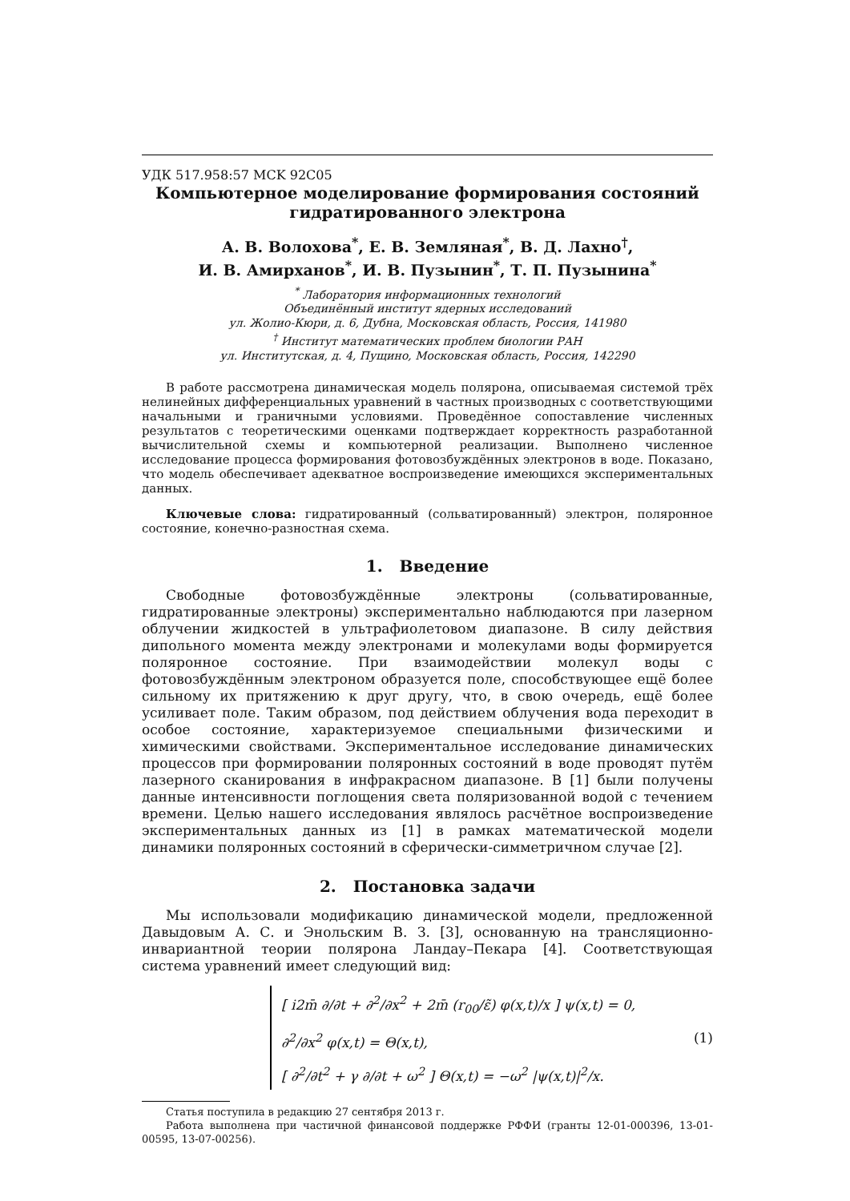УДК 517.958:57 MCK 92C05
Компьютерное моделирование формирования состояний гидратированного электрона
А. В. Волохова<sup>*</sup>, Е. В. Земляная<sup>*</sup>, В. Д. Лахно<sup>†</sup>,
И. В. Амирханов<sup>*</sup>, И. В. Пузынин<sup>*</sup>, Т. П. Пузынина<sup>*</sup>
<sup>*</sup> Лаборатория информационных технологий
Объединённый институт ядерных исследований
ул. Жолио-Кюри, д. 6, Дубна, Московская область, Россия, 141980
<sup>†</sup> Институт математических проблем биологии РАН
ул. Институтская, д. 4, Пущино, Московская область, Россия, 142290
В работе рассмотрена динамическая модель полярона, описываемая системой трёх нелинейных дифференциальных уравнений в частных производных с соответствующими начальными и граничными условиями. Проведённое сопоставление численных результатов с теоретическими оценками подтверждает корректность разработанной вычислительной схемы и компьютерной реализации. Выполнено численное исследование процесса формирования фотовозбуждённых электронов в воде. Показано, что модель обеспечивает адекватное воспроизведение имеющихся экспериментальных данных.
Ключевые слова: гидратированный (сольватированный) электрон, поляронное состояние, конечно-разностная схема.
1. Введение
Свободные фотовозбуждённые электроны (сольватированные, гидратированные электроны) экспериментально наблюдаются при лазерном облучении жидкостей в ультрафиолетовом диапазоне. В силу действия дипольного момента между электронами и молекулами воды формируется поляронное состояние. При взаимодействии молекул воды с фотовозбуждённым электроном образуется поле, способствующее ещё более сильному их притяжению к друг другу, что, в свою очередь, ещё более усиливает поле. Таким образом, под действием облучения вода переходит в особое состояние, характеризуемое специальными физическими и химическими свойствами. Экспериментальное исследование динамических процессов при формировании поляронных состояний в воде проводят путём лазерного сканирования в инфракрасном диапазоне. В [1] были получены данные интенсивности поглощения света поляризованной водой с течением времени. Целью нашего исследования являлось расчётное воспроизведение экспериментальных данных из [1] в рамках математической модели динамики поляронных состояний в сферически-симметричном случае [2].
2. Постановка задачи
Мы использовали модификацию динамической модели, предложенной Давыдовым А. С. и Энольским В. З. [3], основанную на трансляционно-инвариантной теории полярона Ландау–Пекара [4]. Соответствующая система уравнений имеет следующий вид:
[ i2m̄ ∂/∂t + ∂<sup>2</sup>/∂x<sup>2</sup> + 2m̄ (r<sub>00</sub>/ε̃) φ(x,t)/x ] ψ(x,t) = 0,
∂<sup>2</sup>/∂x<sup>2</sup> φ(x,t) = Θ(x,t),
[ ∂<sup>2</sup>/∂t<sup>2</sup> + γ ∂/∂t + ω<sup>2</sup> ] Θ(x,t) = −ω<sup>2</sup> |ψ(x,t)|<sup>2</sup>/x.
(1)
Статья поступила в редакцию 27 сентября 2013 г.
Работа выполнена при частичной финансовой поддержке РФФИ (гранты 12-01-000396, 13-01-00595, 13-07-00256).